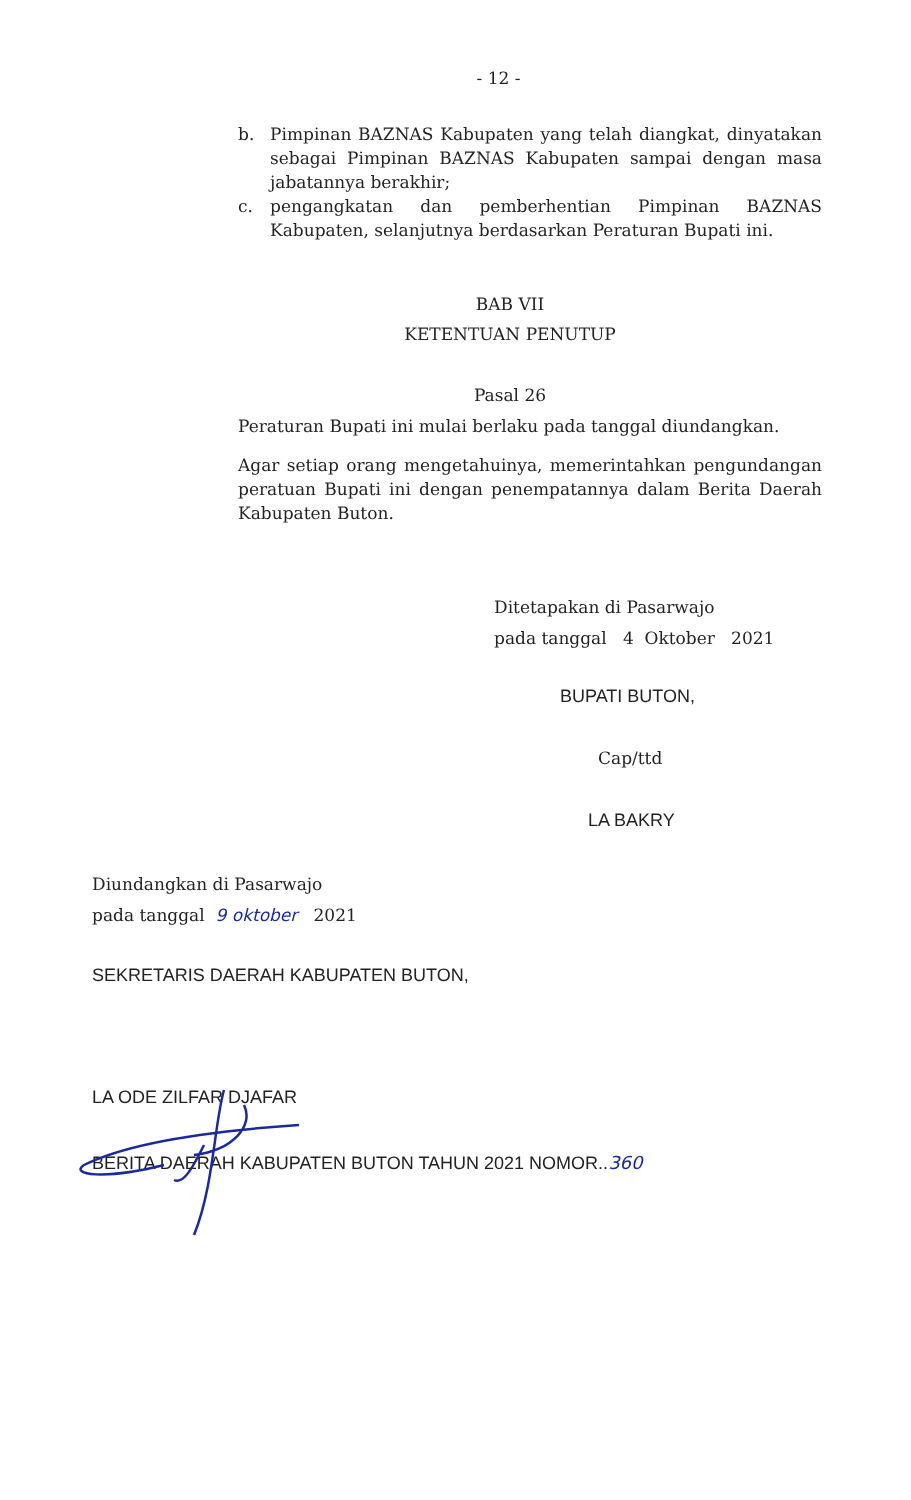- 12 -
b. Pimpinan BAZNAS Kabupaten yang telah diangkat, dinyatakan sebagai Pimpinan BAZNAS Kabupaten sampai dengan masa jabatannya berakhir;
c. pengangkatan dan pemberhentian Pimpinan BAZNAS Kabupaten, selanjutnya berdasarkan Peraturan Bupati ini.
BAB VII
KETENTUAN PENUTUP
Pasal 26
Peraturan Bupati ini mulai berlaku pada tanggal diundangkan.
Agar setiap orang mengetahuinya, memerintahkan pengundangan peratuan Bupati ini dengan penempatannya dalam Berita Daerah Kabupaten Buton.
Ditetapakan di Pasarwajo
pada tanggal 4 Oktober 2021
BUPATI BUTON,
Cap/ttd
LA BAKRY
Diundangkan di Pasarwajo
pada tanggal 9 oktober 2021
SEKRETARIS DAERAH KABUPATEN BUTON,
LA ODE ZILFAR DJAFAR
BERITA DAERAH KABUPATEN BUTON TAHUN 2021 NOMOR..360